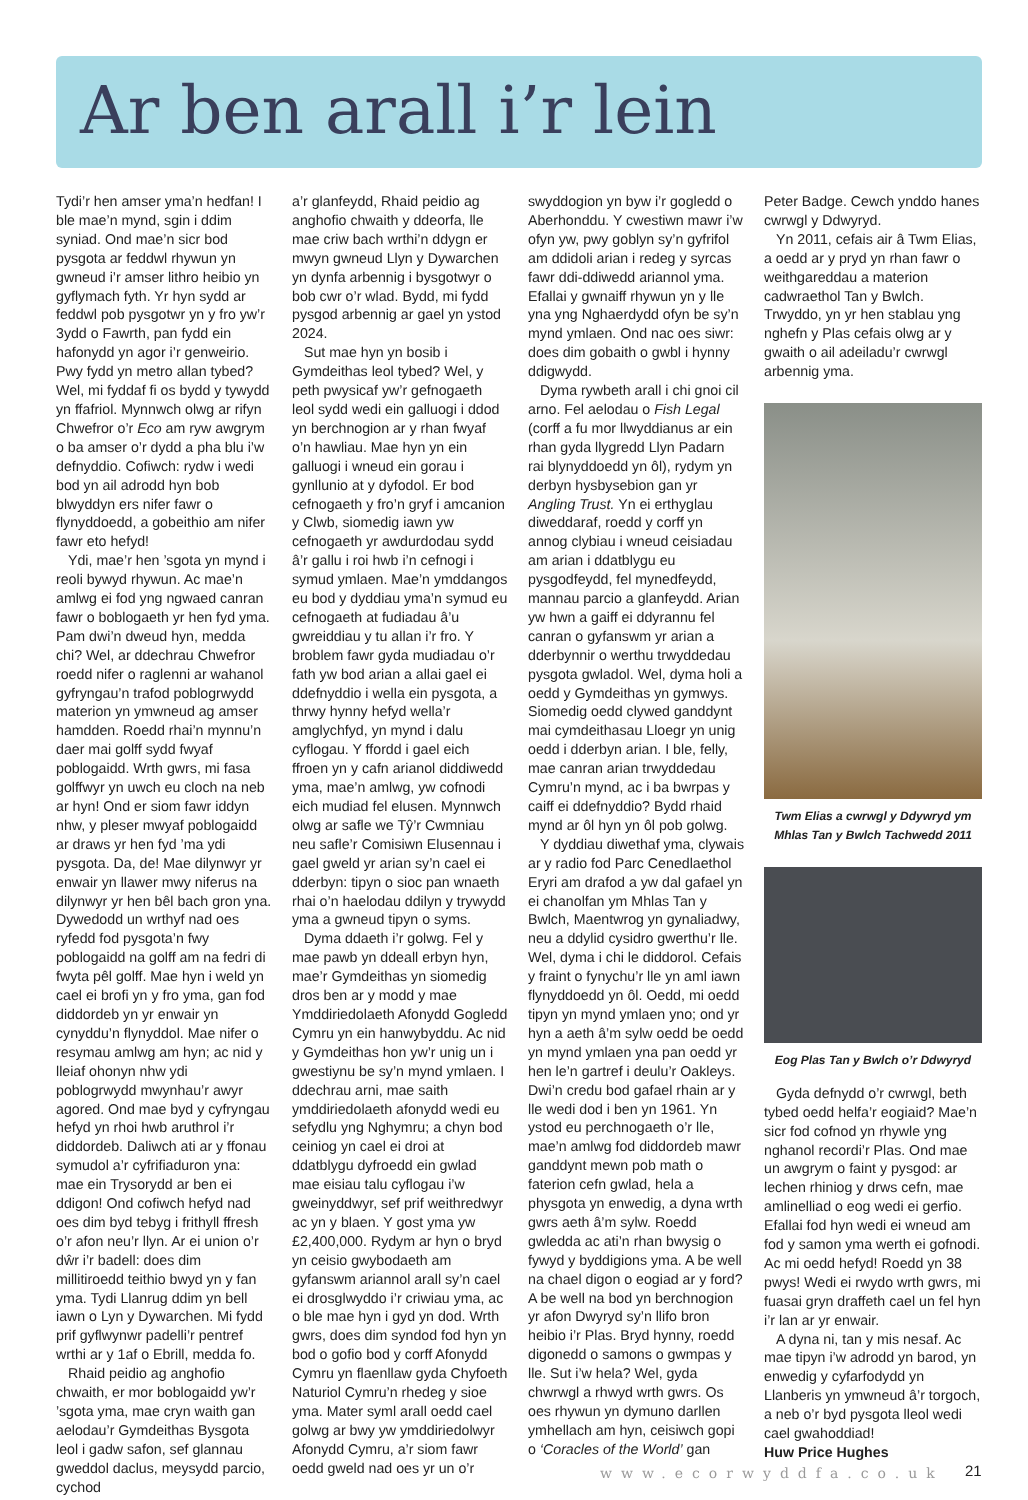Ar ben arall i’r lein
Tydi’r hen amser yma’n hedfan! I ble mae’n mynd, sgin i ddim syniad. Ond mae’n sicr bod pysgota ar feddwl rhywun yn gwneud i’r amser lithro heibio yn gyflymach fyth. Yr hyn sydd ar feddwl pob pysgotwr yn y fro yw’r 3ydd o Fawrth, pan fydd ein hafonydd yn agor i’r genweirio. Pwy fydd yn metro allan tybed? Wel, mi fyddaf fi os bydd y tywydd yn ffafriol. Mynnwch olwg ar rifyn Chwefror o’r Eco am ryw awgrym o ba amser o’r dydd a pha blu i’w defnyddio. Cofiwch: rydw i wedi bod yn ail adrodd hyn bob blwyddyn ers nifer fawr o flynyddoedd, a gobeithio am nifer fawr eto hefyd!
Ydi, mae’r hen ’sgota yn mynd i reoli bywyd rhywun. Ac mae’n amlwg ei fod yng ngwaed canran fawr o boblogaeth yr hen fyd yma. Pam dwi’n dweud hyn, medda chi? Wel, ar ddechrau Chwefror roedd nifer o raglenni ar wahanol gyfryngau’n trafod poblogrwydd materion yn ymwneud ag amser hamdden. Roedd rhai’n mynnu’n daer mai golff sydd fwyaf poblogaidd. Wrth gwrs, mi fasa golffwyr yn uwch eu cloch na neb ar hyn! Ond er siom fawr iddyn nhw, y pleser mwyaf poblogaidd ar draws yr hen fyd ’ma ydi pysgota. Da, de! Mae dilynwyr yr enwair yn llawer mwy niferus na dilynwyr yr hen bêl bach gron yna. Dywedodd un wrthyf nad oes ryfedd fod pysgota’n fwy poblogaidd na golff am na fedri di fwyta pêl golff. Mae hyn i weld yn cael ei brofi yn y fro yma, gan fod diddordeb yn yr enwair yn cynyddu’n flynyddol. Mae nifer o resymau amlwg am hyn; ac nid y lleiaf ohonyn nhw ydi poblogrwydd mwynhau’r awyr agored. Ond mae byd y cyfryngau hefyd yn rhoi hwb aruthrol i’r diddordeb. Daliwch ati ar y ffonau symudol a’r cyfrifiaduron yna: mae ein Trysorydd ar ben ei ddigon! Ond cofiwch hefyd nad oes dim byd tebyg i frithyll ffresh o’r afon neu’r llyn. Ar ei union o’r dŵr i’r badell: does dim millitiroedd teithio bwyd yn y fan yma. Tydi Llanrug ddim yn bell iawn o Lyn y Dywarchen. Mi fydd prif gyflwynwr padelli’r pentref wrthi ar y 1af o Ebrill, medda fo.
Rhaid peidio ag anghofio chwaith, er mor boblogaidd yw’r ’sgota yma, mae cryn waith gan aelodau’r Gymdeithas Bysgota leol i gadw safon, sef glannau gweddol daclus, meysydd parcio, cychod
a’r glanfeydd, Rhaid peidio ag anghofio chwaith y ddeorfa, lle mae criw bach wrthi’n ddygn er mwyn gwneud Llyn y Dywarchen yn dynfa arbennig i bysgotwyr o bob cwr o’r wlad. Bydd, mi fydd pysgod arbennig ar gael yn ystod 2024.
Sut mae hyn yn bosib i Gymdeithas leol tybed? Wel, y peth pwysicaf yw’r gefnogaeth leol sydd wedi ein galluogi i ddod yn berchnogion ar y rhan fwyaf o’n hawliau. Mae hyn yn ein galluogi i wneud ein gorau i gynllunio at y dyfodol. Er bod cefnogaeth y fro’n gryf i amcanion y Clwb, siomedig iawn yw cefnogaeth yr awdurdodau sydd â’r gallu i roi hwb i’n cefnogi i symud ymlaen. Mae’n ymddangos eu bod y dyddiau yma’n symud eu cefnogaeth at fudiadau â’u gwreiddiau y tu allan i’r fro. Y broblem fawr gyda mudiadau o’r fath yw bod arian a allai gael ei ddefnyddio i wella ein pysgota, a thrwy hynny hefyd wella’r amglychfyd, yn mynd i dalu cyflogau. Y ffordd i gael eich ffroen yn y cafn arianol diddiwedd yma, mae’n amlwg, yw cofnodi eich mudiad fel elusen. Mynnwch olwg ar safle we Tŷ’r Cwmniau neu safle’r Comisiwn Elusennau i gael gweld yr arian sy’n cael ei dderbyn: tipyn o sioc pan wnaeth rhai o’n haelodau ddilyn y trywydd yma a gwneud tipyn o syms.
Dyma ddaeth i’r golwg. Fel y mae pawb yn ddeall erbyn hyn, mae’r Gymdeithas yn siomedig dros ben ar y modd y mae Ymddiriedolaeth Afonydd Gogledd Cymru yn ein hanwybyddu. Ac nid y Gymdeithas hon yw’r unig un i gwestiynu be sy’n mynd ymlaen. I ddechrau arni, mae saith ymddiriedolaeth afonydd wedi eu sefydlu yng Nghymru; a chyn bod ceiniog yn cael ei droi at ddatblygu dyfroedd ein gwlad mae eisiau talu cyflogau i’w gweinyddwyr, sef prif weithredwyr ac yn y blaen. Y gost yma yw £2,400,000. Rydym ar hyn o bryd yn ceisio gwybodaeth am gyfanswm ariannol arall sy’n cael ei drosglwyddo i’r criwiau yma, ac o ble mae hyn i gyd yn dod. Wrth gwrs, does dim syndod fod hyn yn bod o gofio bod y corff Afonydd Cymru yn flaenllaw gyda Chyfoeth Naturiol Cymru’n rhedeg y sioe yma. Mater syml arall oedd cael golwg ar bwy yw ymddiriedolwyr Afonydd Cymru, a’r siom fawr oedd gweld nad oes yr un o’r
swyddogion yn byw i’r gogledd o Aberhonddu. Y cwestiwn mawr i’w ofyn yw, pwy goblyn sy’n gyfrifol am ddidoli arian i redeg y syrcas fawr ddi-ddiwedd ariannol yma. Efallai y gwnaiff rhywun yn y lle yna yng Nghaerdydd ofyn be sy’n mynd ymlaen. Ond nac oes siwr: does dim gobaith o gwbl i hynny ddigwydd.
Dyma rywbeth arall i chi gnoi cil arno. Fel aelodau o Fish Legal (corff a fu mor llwyddianus ar ein rhan gyda llygredd Llyn Padarn rai blynyddoedd yn ôl), rydym yn derbyn hysbysebion gan yr Angling Trust. Yn ei erthyglau diweddaraf, roedd y corff yn annog clybiau i wneud ceisiadau am arian i ddatblygu eu pysgodfeydd, fel mynedfeydd, mannau parcio a glanfeydd. Arian yw hwn a gaiff ei ddyrannu fel canran o gyfanswm yr arian a dderbynnir o werthu trwyddedau pysgota gwladol. Wel, dyma holi a oedd y Gymdeithas yn gymwys. Siomedig oedd clywed ganddynt mai cymdeithasau Lloegr yn unig oedd i dderbyn arian. I ble, felly, mae canran arian trwyddedau Cymru’n mynd, ac i ba bwrpas y caiff ei ddefnyddio? Bydd rhaid mynd ar ôl hyn yn ôl pob golwg.
Y dyddiau diwethaf yma, clywais ar y radio fod Parc Cenedlaethol Eryri am drafod a yw dal gafael yn ei chanolfan ym Mhlas Tan y Bwlch, Maentwrog yn gynaliadwy, neu a ddylid cysidro gwerthu’r lle. Wel, dyma i chi le diddorol. Cefais y fraint o fynychu’r lle yn aml iawn flynyddoedd yn ôl. Oedd, mi oedd tipyn yn mynd ymlaen yno; ond yr hyn a aeth â’m sylw oedd be oedd yn mynd ymlaen yna pan oedd yr hen le’n gartref i deulu’r Oakleys. Dwi’n credu bod gafael rhain ar y lle wedi dod i ben yn 1961. Yn ystod eu perchnogaeth o’r lle, mae’n amlwg fod diddordeb mawr ganddynt mewn pob math o faterion cefn gwlad, hela a physgota yn enwedig, a dyna wrth gwrs aeth â’m sylw. Roedd gwledda ac ati’n rhan bwysig o fywyd y byddigions yma. A be well na chael digon o eogiad ar y ford? A be well na bod yn berchnogion yr afon Dwyryd sy’n llifo bron heibio i’r Plas. Bryd hynny, roedd digonedd o samons o gwmpas y lle. Sut i’w hela? Wel, gyda chwrwgl a rhwyd wrth gwrs. Os oes rhywun yn dymuno darllen ymhellach am hyn, ceisiwch gopi o ‘Coracles of the World’ gan
Peter Badge. Cewch ynddo hanes cwrwgl y Ddwyryd.
Yn 2011, cefais air â Twm Elias, a oedd ar y pryd yn rhan fawr o weithgareddau a materion cadwraethol Tan y Bwlch. Trwyddo, yn yr hen stablau yng nghefn y Plas cefais olwg ar y gwaith o ail adeiladu’r cwrwgl arbennig yma.
Twm Elias a cwrwgl y Ddywryd ym Mhlas Tan y Bwlch Tachwedd 2011
Eog Plas Tan y Bwlch o’r Ddwyryd
Gyda defnydd o’r cwrwgl, beth tybed oedd helfa’r eogiaid? Mae’n sicr fod cofnod yn rhywle yng nghanol recordi’r Plas. Ond mae un awgrym o faint y pysgod: ar lechen rhiniog y drws cefn, mae amlinelliad o eog wedi ei gerfio. Efallai fod hyn wedi ei wneud am fod y samon yma werth ei gofnodi. Ac mi oedd hefyd! Roedd yn 38 pwys! Wedi ei rwydo wrth gwrs, mi fuasai gryn draffeth cael un fel hyn i’r lan ar yr enwair.
A dyna ni, tan y mis nesaf. Ac mae tipyn i’w adrodd yn barod, yn enwedig y cyfarfodydd yn Llanberis yn ymwneud â’r torgoch, a neb o’r byd pysgota lleol wedi cael gwahoddiad!
Huw Price Hughes
www.ecorwyddfa.co.uk 21